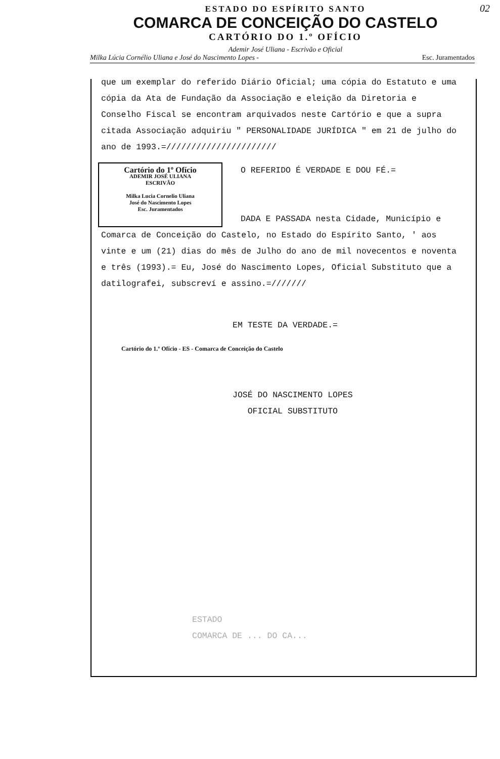02
ESTADO DO ESPÍRITO SANTO
COMARCA DE CONCEIÇÃO DO CASTELO
CARTÓRIO DO 1.º OFÍCIO
Ademir José Uliana - Escrivão e Oficial
Milka Lúcia Cornélio Uliana e José do Nascimento Lopes - Esc. Juramentados
que um exemplar do referido Diário Oficial; uma cópia do Estatuto e uma cópia da Ata de Fundação da Associação e eleição da Diretoria e Conselho Fiscal se encontram arquivados neste Cartório e que a supra citada Associação adquiriu " PERSONALIDADE JURÍDICA " em 21 de julho do ano de 1993.=//////////////////////
Cartório do 1º Ofício
ADEMIR JOSÉ ULIANA
ESCRIVÃO
Milka Lucia Cornelio Uliana
José do Nascimento Lopes
Esc. Juramentados
O REFERIDO É VERDADE E DOU FÉ.=
DADA E PASSADA nesta Cidade, Município e
Comarca de Conceição do Castelo, no Estado do Espírito Santo, ' aos vinte e um (21) dias do mês de Julho do ano de mil novecentos e noventa e três (1993).= Eu, José do Nascimento Lopes, Oficial Substituto que a datilografei, subscreví e assino.=///////
EM TESTE DA VERDADE.=
Cartório do 1.º Ofício - ES - Comarca de Conceição do Castelo
JOSÉ DO NASCIMENTO LOPES
OFICIAL SUBSTITUTO
ESTADO
COMARCA DE ... DO CA...